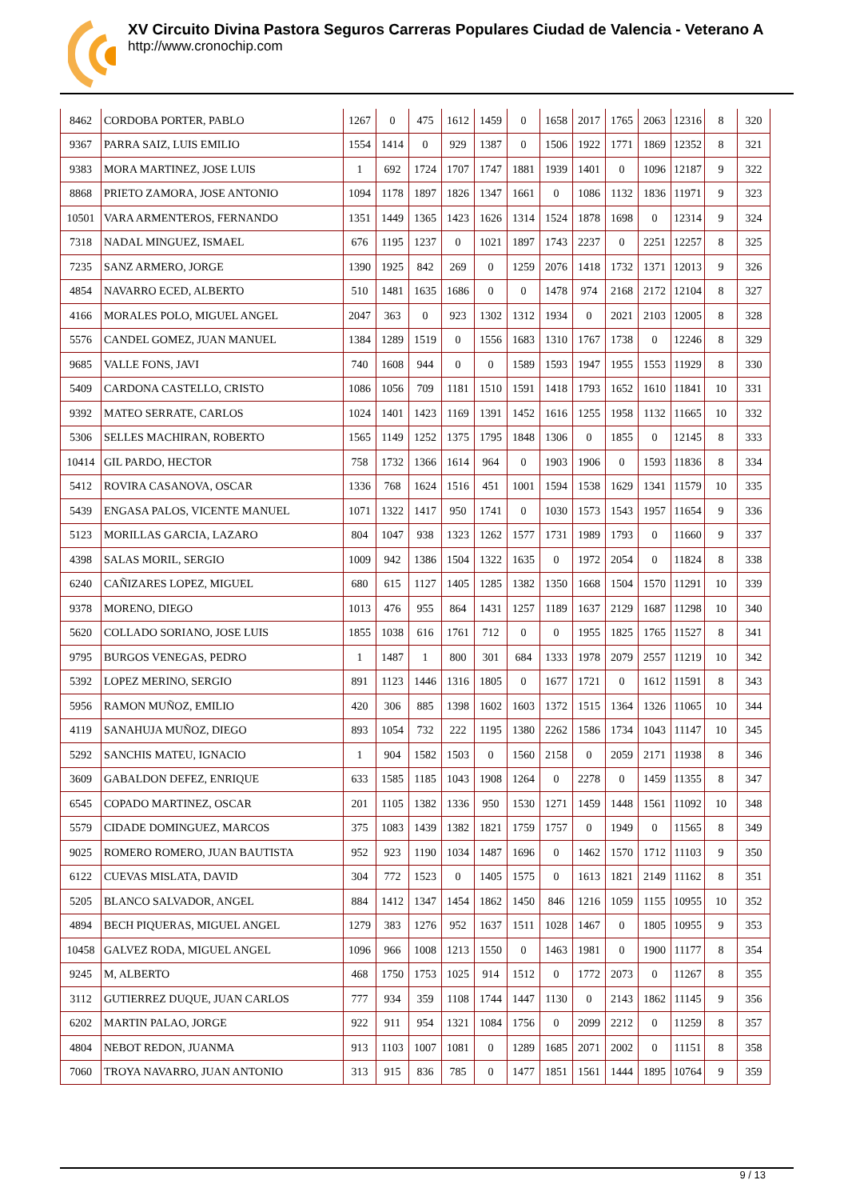XV Circuito Divina Pastora Seguros Carreras Populares Ciudad de Valencia - Veterano A
http://www.cronochip.com
| 8462 | CORDOBA PORTER, PABLO | 1267 | 0 | 475 | 1612 | 1459 | 0 | 1658 | 2017 | 1765 | 2063 | 12316 | 8 | 320 |
| 9367 | PARRA SAIZ, LUIS EMILIO | 1554 | 1414 | 0 | 929 | 1387 | 0 | 1506 | 1922 | 1771 | 1869 | 12352 | 8 | 321 |
| 9383 | MORA MARTINEZ, JOSE LUIS | 1 | 692 | 1724 | 1707 | 1747 | 1881 | 1939 | 1401 | 0 | 1096 | 12187 | 9 | 322 |
| 8868 | PRIETO ZAMORA, JOSE ANTONIO | 1094 | 1178 | 1897 | 1826 | 1347 | 1661 | 0 | 1086 | 1132 | 1836 | 11971 | 9 | 323 |
| 10501 | VARA ARMENTEROS, FERNANDO | 1351 | 1449 | 1365 | 1423 | 1626 | 1314 | 1524 | 1878 | 1698 | 0 | 12314 | 9 | 324 |
| 7318 | NADAL MINGUEZ, ISMAEL | 676 | 1195 | 1237 | 0 | 1021 | 1897 | 1743 | 2237 | 0 | 2251 | 12257 | 8 | 325 |
| 7235 | SANZ ARMERO, JORGE | 1390 | 1925 | 842 | 269 | 0 | 1259 | 2076 | 1418 | 1732 | 1371 | 12013 | 9 | 326 |
| 4854 | NAVARRO ECED, ALBERTO | 510 | 1481 | 1635 | 1686 | 0 | 0 | 1478 | 974 | 2168 | 2172 | 12104 | 8 | 327 |
| 4166 | MORALES POLO, MIGUEL ANGEL | 2047 | 363 | 0 | 923 | 1302 | 1312 | 1934 | 0 | 2021 | 2103 | 12005 | 8 | 328 |
| 5576 | CANDEL GOMEZ, JUAN MANUEL | 1384 | 1289 | 1519 | 0 | 1556 | 1683 | 1310 | 1767 | 1738 | 0 | 12246 | 8 | 329 |
| 9685 | VALLE FONS, JAVI | 740 | 1608 | 944 | 0 | 0 | 1589 | 1593 | 1947 | 1955 | 1553 | 11929 | 8 | 330 |
| 5409 | CARDONA CASTELLO, CRISTO | 1086 | 1056 | 709 | 1181 | 1510 | 1591 | 1418 | 1793 | 1652 | 1610 | 11841 | 10 | 331 |
| 9392 | MATEO SERRATE, CARLOS | 1024 | 1401 | 1423 | 1169 | 1391 | 1452 | 1616 | 1255 | 1958 | 1132 | 11665 | 10 | 332 |
| 5306 | SELLES MACHIRAN, ROBERTO | 1565 | 1149 | 1252 | 1375 | 1795 | 1848 | 1306 | 0 | 1855 | 0 | 12145 | 8 | 333 |
| 10414 | GIL PARDO, HECTOR | 758 | 1732 | 1366 | 1614 | 964 | 0 | 1903 | 1906 | 0 | 1593 | 11836 | 8 | 334 |
| 5412 | ROVIRA CASANOVA, OSCAR | 1336 | 768 | 1624 | 1516 | 451 | 1001 | 1594 | 1538 | 1629 | 1341 | 11579 | 10 | 335 |
| 5439 | ENGASA PALOS, VICENTE MANUEL | 1071 | 1322 | 1417 | 950 | 1741 | 0 | 1030 | 1573 | 1543 | 1957 | 11654 | 9 | 336 |
| 5123 | MORILLAS GARCIA, LAZARO | 804 | 1047 | 938 | 1323 | 1262 | 1577 | 1731 | 1989 | 1793 | 0 | 11660 | 9 | 337 |
| 4398 | SALAS MORIL, SERGIO | 1009 | 942 | 1386 | 1504 | 1322 | 1635 | 0 | 1972 | 2054 | 0 | 11824 | 8 | 338 |
| 6240 | CAÑIZARES LOPEZ, MIGUEL | 680 | 615 | 1127 | 1405 | 1285 | 1382 | 1350 | 1668 | 1504 | 1570 | 11291 | 10 | 339 |
| 9378 | MORENO, DIEGO | 1013 | 476 | 955 | 864 | 1431 | 1257 | 1189 | 1637 | 2129 | 1687 | 11298 | 10 | 340 |
| 5620 | COLLADO SORIANO, JOSE LUIS | 1855 | 1038 | 616 | 1761 | 712 | 0 | 0 | 1955 | 1825 | 1765 | 11527 | 8 | 341 |
| 9795 | BURGOS VENEGAS, PEDRO | 1 | 1487 | 1 | 800 | 301 | 684 | 1333 | 1978 | 2079 | 2557 | 11219 | 10 | 342 |
| 5392 | LOPEZ MERINO, SERGIO | 891 | 1123 | 1446 | 1316 | 1805 | 0 | 1677 | 1721 | 0 | 1612 | 11591 | 8 | 343 |
| 5956 | RAMON MUÑOZ, EMILIO | 420 | 306 | 885 | 1398 | 1602 | 1603 | 1372 | 1515 | 1364 | 1326 | 11065 | 10 | 344 |
| 4119 | SANAHUJA MUÑOZ, DIEGO | 893 | 1054 | 732 | 222 | 1195 | 1380 | 2262 | 1586 | 1734 | 1043 | 11147 | 10 | 345 |
| 5292 | SANCHIS MATEU, IGNACIO | 1 | 904 | 1582 | 1503 | 0 | 1560 | 2158 | 0 | 2059 | 2171 | 11938 | 8 | 346 |
| 3609 | GABALDON DEFEZ, ENRIQUE | 633 | 1585 | 1185 | 1043 | 1908 | 1264 | 0 | 2278 | 0 | 1459 | 11355 | 8 | 347 |
| 6545 | COPADO MARTINEZ, OSCAR | 201 | 1105 | 1382 | 1336 | 950 | 1530 | 1271 | 1459 | 1448 | 1561 | 11092 | 10 | 348 |
| 5579 | CIDADE DOMINGUEZ, MARCOS | 375 | 1083 | 1439 | 1382 | 1821 | 1759 | 1757 | 0 | 1949 | 0 | 11565 | 8 | 349 |
| 9025 | ROMERO ROMERO, JUAN BAUTISTA | 952 | 923 | 1190 | 1034 | 1487 | 1696 | 0 | 1462 | 1570 | 1712 | 11103 | 9 | 350 |
| 6122 | CUEVAS MISLATA, DAVID | 304 | 772 | 1523 | 0 | 1405 | 1575 | 0 | 1613 | 1821 | 2149 | 11162 | 8 | 351 |
| 5205 | BLANCO SALVADOR, ANGEL | 884 | 1412 | 1347 | 1454 | 1862 | 1450 | 846 | 1216 | 1059 | 1155 | 10955 | 10 | 352 |
| 4894 | BECH PIQUERAS, MIGUEL ANGEL | 1279 | 383 | 1276 | 952 | 1637 | 1511 | 1028 | 1467 | 0 | 1805 | 10955 | 9 | 353 |
| 10458 | GALVEZ RODA, MIGUEL ANGEL | 1096 | 966 | 1008 | 1213 | 1550 | 0 | 1463 | 1981 | 0 | 1900 | 11177 | 8 | 354 |
| 9245 | M, ALBERTO | 468 | 1750 | 1753 | 1025 | 914 | 1512 | 0 | 1772 | 2073 | 0 | 11267 | 8 | 355 |
| 3112 | GUTIERREZ DUQUE, JUAN CARLOS | 777 | 934 | 359 | 1108 | 1744 | 1447 | 1130 | 0 | 2143 | 1862 | 11145 | 9 | 356 |
| 6202 | MARTIN PALAO, JORGE | 922 | 911 | 954 | 1321 | 1084 | 1756 | 0 | 2099 | 2212 | 0 | 11259 | 8 | 357 |
| 4804 | NEBOT REDON, JUANMA | 913 | 1103 | 1007 | 1081 | 0 | 1289 | 1685 | 2071 | 2002 | 0 | 11151 | 8 | 358 |
| 7060 | TROYA NAVARRO, JUAN ANTONIO | 313 | 915 | 836 | 785 | 0 | 1477 | 1851 | 1561 | 1444 | 1895 | 10764 | 9 | 359 |
9 / 13